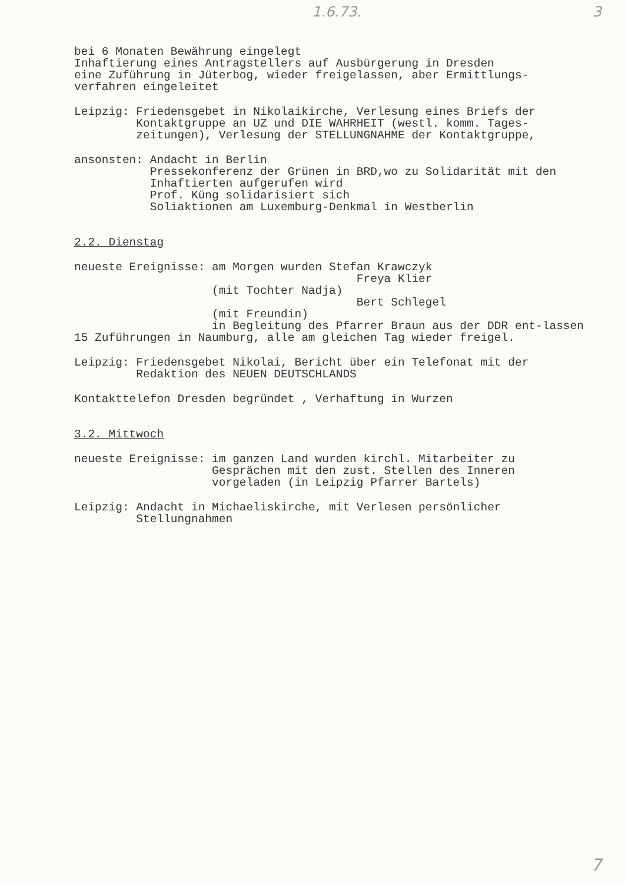1.6.73. 3
bei 6 Monaten Bewährung eingelegt
Inhaftierung eines Antragstellers auf Ausbürgerung in Dresden
eine Zuführung in Jüterbog, wieder freigelassen, aber Ermittlungs-
verfahren eingeleitet
Leipzig: Friedensgebet in Nikolaikirche, Verlesung eines Briefs der Kontaktgruppe an UZ und DIE WAHRHEIT (westl. komm. Tages-zeitungen), Verlesung der STELLUNGNAHME der Kontaktgruppe,
ansonsten: Andacht in Berlin
Pressekonferenz der Grünen in BRD,wo zu Solidarität mit den Inhaftierten aufgerufen wird
Prof. Küng solidarisiert sich
Soliaktionen am Luxemburg-Denkmal in Westberlin
2.2. Dienstag
neueste Ereignisse: am Morgen wurden Stefan Krawczyk
Freya Klier
(mit Tochter Nadja)
Bert Schlegel
(mit Freundin)
in Begleitung des Pfarrer Braun aus der DDR ent-lassen
15 Zuführungen in Naumburg, alle am gleichen Tag wieder freigel.
Leipzig: Friedensgebet Nikolai, Bericht über ein Telefonat mit der Redaktion des NEUEN DEUTSCHLANDS
Kontakttelefon Dresden begründet , Verhaftung in Wurzen
3.2. Mittwoch
neueste Ereignisse: im ganzen Land wurden kirchl. Mitarbeiter zu Gesprächen mit den zust. Stellen des Inneren vorgeladen (in Leipzig Pfarrer Bartels)
Leipzig: Andacht in Michaeliskirche, mit Verlesen persönlicher Stellungnahmen
7